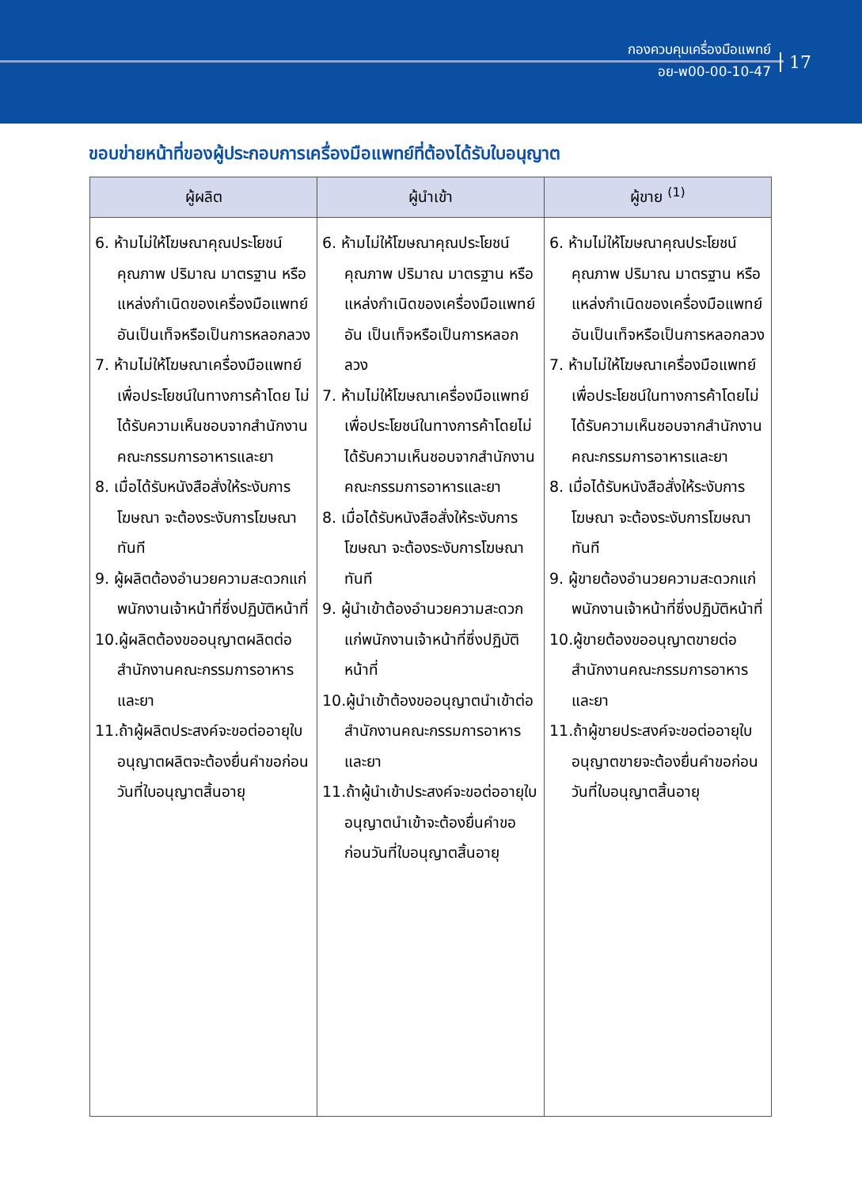กองควบคุมเครื่องมือแพทย์
อย-พ00-00-10-47
17
ขอบข่ายหน้าที่ของผู้ประกอบการเครื่องมือแพทย์ที่ต้องได้รับใบอนุญาต
| ผู้ผลิต | ผู้นำเข้า | ผู้ขาย <sup>(1)</sup> |
| --- | --- | --- |
| 6. ห้ามไม่ให้โฆษณาคุณประโยชน์คุณภาพ ปริมาณ มาตรฐาน หรือแหล่งกำเนิดของเครื่องมือแพทย์อันเป็นเท็จหรือเป็นการหลอกลวง 7. ห้ามไม่ให้โฆษณาเครื่องมือแพทย์เพื่อประโยชน์ในทางการค้าโดย ไม่ได้รับความเห็นชอบจากสำนักงานคณะกรรมการอาหารและยา 8. เมื่อได้รับหนังสือสั่งให้ระงับการโฆษณา จะต้องระงับการโฆษณาทันที 9. ผู้ผลิตต้องอำนวยความสะดวกแก่พนักงานเจ้าหน้าที่ซึ่งปฏิบัติหน้าที่ 10.ผู้ผลิตต้องขออนุญาตผลิตต่อสำนักงานคณะกรรมการอาหารและยา 11.ถ้าผู้ผลิตประสงค์จะขอต่ออายุใบอนุญาตผลิตจะต้องยื่นคำขอก่อนวันที่ใบอนุญาตสิ้นอายุ | 6. ห้ามไม่ให้โฆษณาคุณประโยชน์คุณภาพ ปริมาณ มาตรฐาน หรือแหล่งกำเนิดของเครื่องมือแพทย์อัน เป็นเท็จหรือเป็นการหลอกลวง 7. ห้ามไม่ให้โฆษณาเครื่องมือแพทย์เพื่อประโยชน์ในทางการค้าโดยไม่ได้รับความเห็นชอบจากสำนักงานคณะกรรมการอาหารและยา 8. เมื่อได้รับหนังสือสั่งให้ระงับการโฆษณา จะต้องระงับการโฆษณาทันที 9. ผู้นำเข้าต้องอำนวยความสะดวกแก่พนักงานเจ้าหน้าที่ซึ่งปฏิบัติหน้าที่ 10.ผู้นำเข้าต้องขออนุญาตนำเข้าต่อสำนักงานคณะกรรมการอาหารและยา 11.ถ้าผู้นำเข้าประสงค์จะขอต่ออายุใบอนุญาตนำเข้าจะต้องยื่นคำขอก่อนวันที่ใบอนุญาตสิ้นอายุ | 6. ห้ามไม่ให้โฆษณาคุณประโยชน์คุณภาพ ปริมาณ มาตรฐาน หรือแหล่งกำเนิดของเครื่องมือแพทย์ อันเป็นเท็จหรือเป็นการหลอกลวง 7. ห้ามไม่ให้โฆษณาเครื่องมือแพทย์เพื่อประโยชน์ในทางการค้าโดยไม่ได้รับความเห็นชอบจากสำนักงานคณะกรรมการอาหารและยา 8. เมื่อได้รับหนังสือสั่งให้ระงับการโฆษณา จะต้องระงับการโฆษณาทันที 9. ผู้ขายต้องอำนวยความสะดวกแก่พนักงานเจ้าหน้าที่ซึ่งปฏิบัติหน้าที่ 10.ผู้ขายต้องขออนุญาตขายต่อสำนักงานคณะกรรมการอาหารและยา 11.ถ้าผู้ขายประสงค์จะขอต่ออายุใบอนุญาตขายจะต้องยื่นคำขอก่อนวันที่ใบอนุญาตสิ้นอายุ |